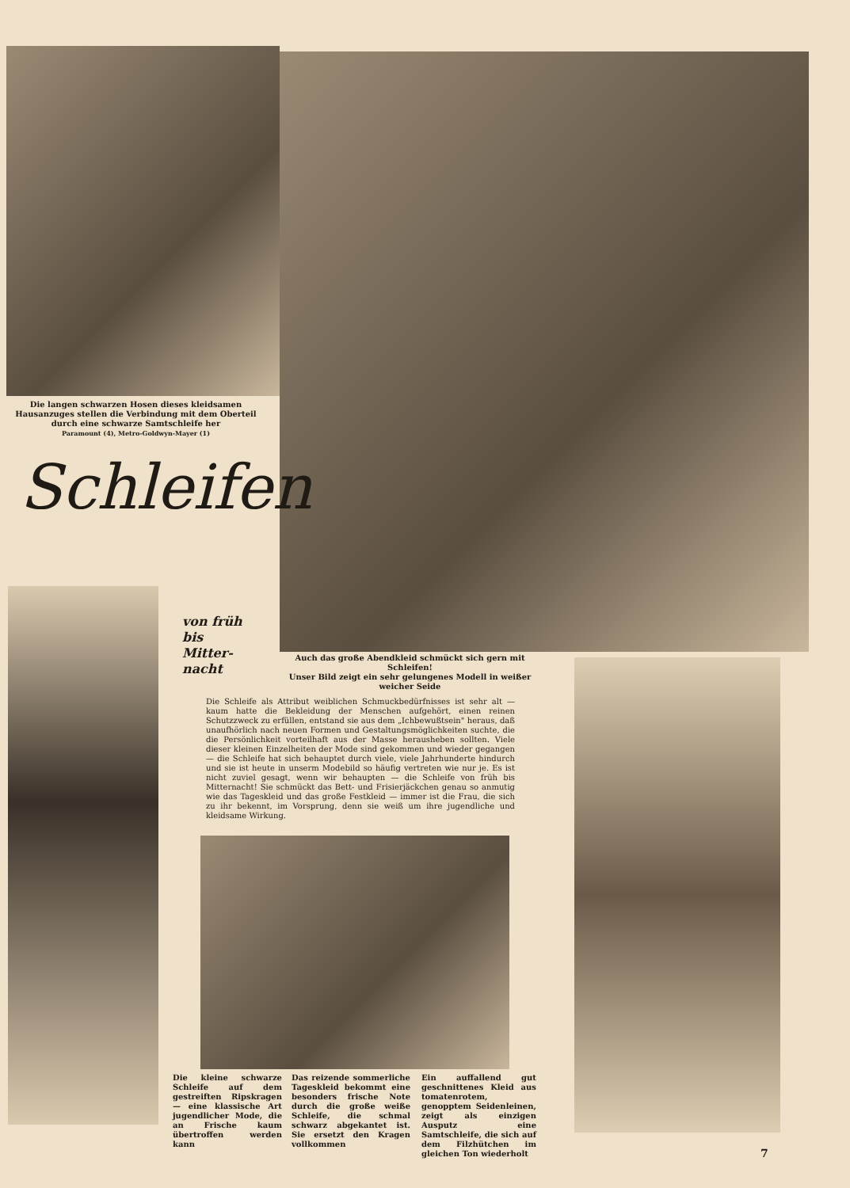Die langen schwarzen Hosen dieses kleidsamen Hausanzuges stellen die Verbindung mit dem Oberteil durch eine schwarze Samtschleife her
Paramount (4), Metro-Goldwyn-Mayer (1)
Schleifen
von früh
bis
Mitter-
nacht
Auch das große Abendkleid schmückt sich gern mit Schleifen!
Unser Bild zeigt ein sehr gelungenes Modell in weißer weicher Seide
Die Schleife als Attribut weiblichen Schmuckbedürfnisses ist sehr alt — kaum hatte die Bekleidung der Menschen aufgehört, einen reinen Schutzzweck zu erfüllen, entstand sie aus dem „Ichbewußtsein" heraus, daß unaufhörlich nach neuen Formen und Gestaltungsmöglichkeiten suchte, die die Persönlichkeit vorteilhaft aus der Masse herausheben sollten. Viele dieser kleinen Einzelheiten der Mode sind gekommen und wieder gegangen — die Schleife hat sich behauptet durch viele, viele Jahrhunderte hindurch und sie ist heute in unserm Modebild so häufig vertreten wie nur je. Es ist nicht zuviel gesagt, wenn wir behaupten — die Schleife von früh bis Mitternacht! Sie schmückt das Bett- und Frisierjäckchen genau so anmutig wie das Tageskleid und das große Festkleid — immer ist die Frau, die sich zu ihr bekennt, im Vorsprung, denn sie weiß um ihre jugendliche und kleidsame Wirkung.
Die kleine schwarze Schleife auf dem gestreiften Ripskragen — eine klassische Art jugendlicher Mode, die an Frische kaum übertroffen werden kann
Das reizende sommerliche Tageskleid bekommt eine besonders frische Note durch die große weiße Schleife, die schmal schwarz abgekantet ist. Sie ersetzt den Kragen vollkommen
Ein auffallend gut geschnittenes Kleid aus tomatenrotem, genopptem Seidenleinen, zeigt als einzigen Ausputz eine Samtschleife, die sich auf dem Filzhütchen im gleichen Ton wiederholt
7